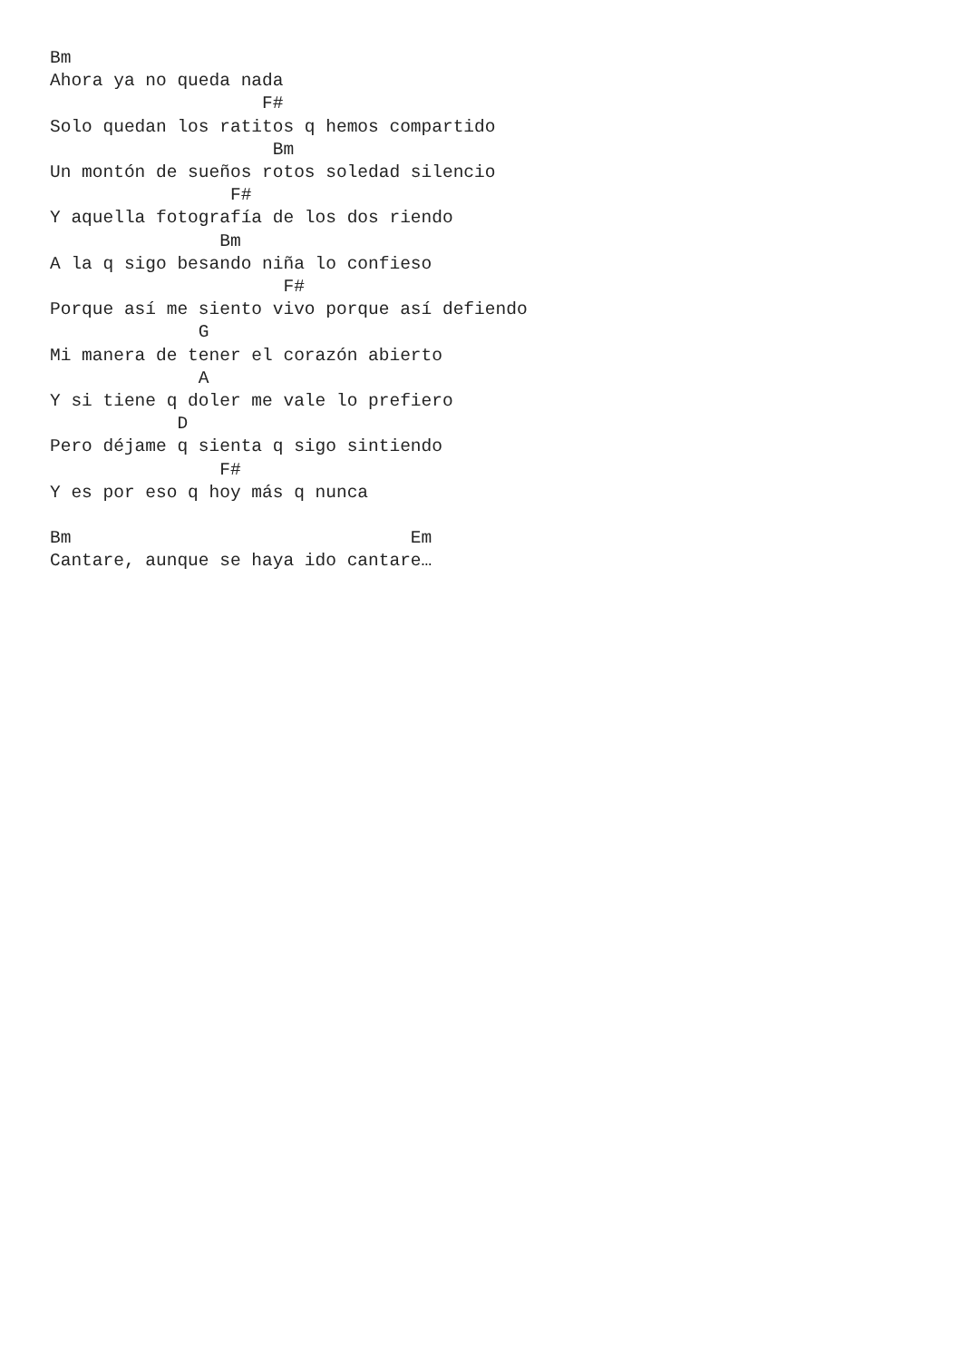Bm
Ahora ya no queda nada
                    F#
Solo quedan los ratitos q hemos compartido
                     Bm
Un montón de sueños rotos soledad silencio
                 F#
Y aquella fotografía de los dos riendo
                Bm
A la q sigo besando niña lo confieso
                      F#
Porque así me siento vivo porque así defiendo
              G
Mi manera de tener el corazón abierto
              A
Y si tiene q doler me vale lo prefiero
            D
Pero déjame q sienta q sigo sintiendo
                F#
Y es por eso q hoy más q nunca

Bm                                Em
Cantare, aunque se haya ido cantare…